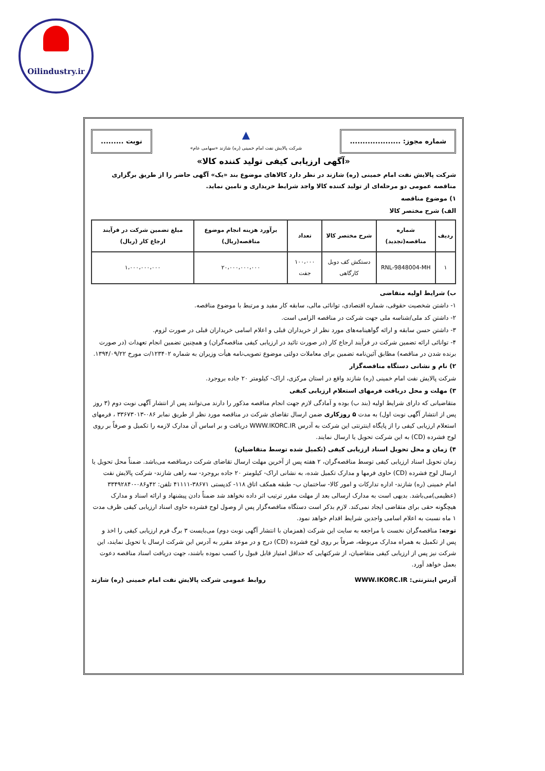Oilindustry.ir
شماره مجوز: ....................
▲
شرکت پالایش نفت امام خمینی (ره) شازند «سهامی عام»
نوبت .........
«آگهی ارزیابی کیفی تولید کننده کالا»
شرکت پالایش نفت امام خمینی (ره) شازند در نظر دارد کالاهای موضوع بند «یک» آگهی حاضر را از طریق برگزاری مناقصه عمومی دو مرحله‌ای از تولید کننده کالا واجد شرایط خریداری و تامین نماید.
۱) موضوع مناقصه
الف) شرح مختصر کالا
| ردیف | شماره مناقصه(تجدید) | شرح مختصر کالا | تعداد | برآورد هزینه انجام موضوع مناقصه(ریال) | مبلغ تضمین شرکت در فرآیند ارجاع کار (ریال) |
| --- | --- | --- | --- | --- | --- |
| ۱ | RNL-9848004-MH | دستکش کف دوبل کارگاهی | ۱۰۰،۰۰۰ جفت | ۲۰،۰۰۰،۰۰۰،۰۰۰ | ۱،۰۰۰،۰۰۰،۰۰۰ |
ب) شرایط اولیه متقاضی
۱- داشتن شخصیت حقوقی، شماره اقتصادی، توانائی مالی، سابقه کار مفید و مرتبط با موضوع مناقصه.
۲- داشتن کد ملی/شناسه ملی جهت شرکت در مناقصه الزامی است.
۳- داشتن حسن سابقه و ارائه گواهینامه‌های مورد نظر از خریداران قبلی و اعلام اسامی خریداران قبلی در صورت لزوم.
۴- توانائی ارائه تضمین شرکت در فرآیند ارجاع کار (در صورت تائید در ارزیابی کیفی مناقصه‌گران) و همچنین تضمین انجام تعهدات (در صورت برنده شدن در مناقصه) مطابق آئین‌نامه تضمین برای معاملات دولتی موضوع تصویب‌نامه هیأت وزیران به شماره ۱۲۳۴۰۲/ت مورخ ۱۳۹۴/۰۹/۲۲.
۲) نام و نشانی دستگاه مناقصه‌گزار
شرکت پالایش نفت امام خمینی (ره) شازند واقع در استان مرکزی، اراک- کیلومتر ۲۰ جاده بروجرد.
۳) مهلت و محل دریافت فرمهای استعلام ارزیابی کیفی
متقاضیانی که دارای شرایط اولیه (بند ب) بوده و آمادگی لازم جهت انجام مناقصه مذکور را دارند می‌توانند پس از انتشار آگهی نوبت دوم (۳ روز پس از انتشار آگهی نوبت اول) به مدت ۵ روزکاری ضمن ارسال تقاضای شرکت در مناقصه مورد نظر از طریق نمابر ۰۸۶-۳۳۶۷۳۰۱۳ ، فرمهای استعلام ارزیابی کیفی را از پایگاه اینترنتی این شرکت به آدرس WWW.IKORC.IR دریافت و بر اساس آن مدارک لازمه را تکمیل و صرفاً بر روی لوح فشرده (CD) به این شرکت تحویل یا ارسال نمایند.
۴) زمان و محل تحویل اسناد ارزیابی کیفی (تکمیل شده توسط متقاضیان)
زمان تحویل اسناد ارزیابی کیفی توسط مناقصه‌گران، ۲ هفته پس از آخرین مهلت ارسال تقاضای شرکت درمناقصه می‌باشد. ضمناً محل تحویل یا ارسال لوح فشرده (CD) حاوی فرمها و مدارک تکمیل شده، به نشانی اراک- کیلومتر ۲۰ جاده بروجرد- سه راهی شازند- شرکت پالایش نفت امام خمینی (ره) شازند- اداره تدارکات و امور کالا- ساختمان ب- طبقه همکف اتاق ۱۱۸- کدپستی ۳۸۶۷۱-۴۱۱۱۱ تلفن: ۴۲و۰۸۶-۳۳۴۹۲۸۴۰ (عظیمی)می‌باشد. بدیهی است به مدارک ارسالی بعد از مهلت مقرر ترتیب اثر داده نخواهد شد ضمناً دادن پیشنهاد و ارائه اسناد و مدارک هیچگونه حقی برای متقاضی ایجاد نمی‌کند. لازم بذکر است دستگاه مناقصه‌گزار پس از وصول لوح فشرده حاوی اسناد ارزیابی کیفی ظرف مدت ۱ ماه نسبت به اعلام اسامی واجدین شرایط اقدام خواهد نمود.
توجه: مناقصه‌گران نخست با مراجعه به سایت این شرکت (همزمان با انتشار آگهی نوبت دوم) می‌بایست ۳ برگ فرم ارزیابی کیفی را اخذ و پس از تکمیل به همراه مدارک مربوطه، صرفاً بر روی لوح فشرده (CD) درج و در موعد مقرر به آدرس این شرکت ارسال یا تحویل نمایند، این شرکت نیز پس از ارزیابی کیفی متقاضیان، از شرکتهایی که حداقل امتیاز قابل قبول را کسب نموده باشند، جهت دریافت اسناد مناقصه دعوت بعمل خواهد آورد.
آدرس اینترنتی: WWW.IKORC.IR روابط عمومی شرکت پالایش نفت امام خمینی (ره) شازند